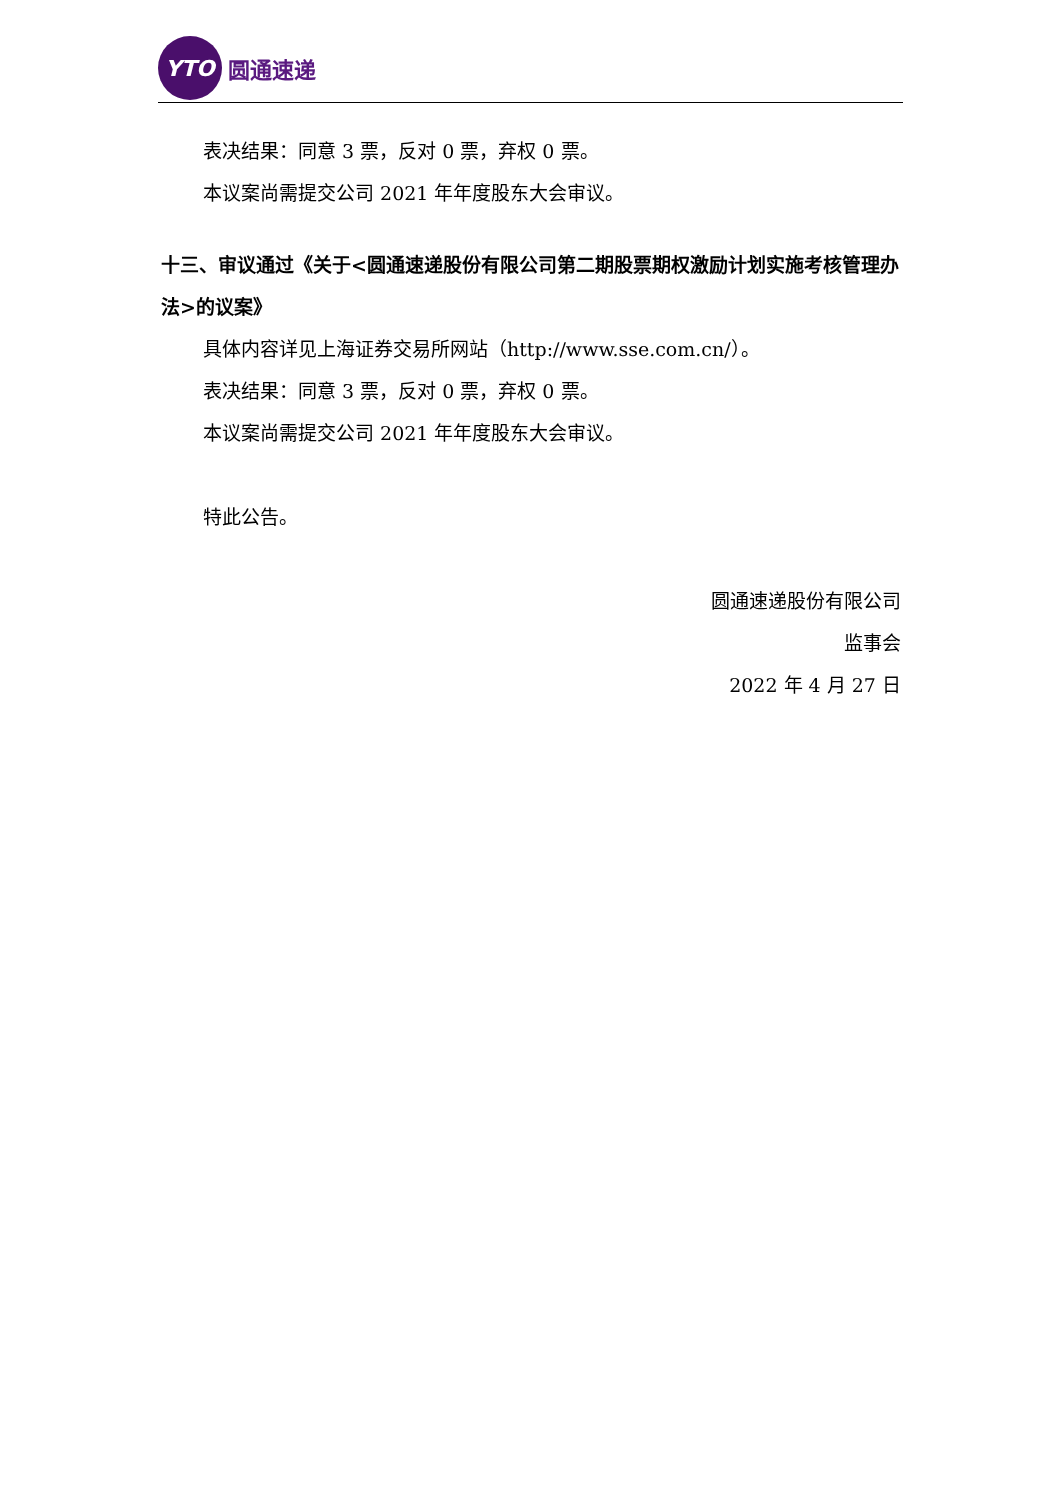YTO
圆通速递
表决结果：同意 3 票，反对 0 票，弃权 0 票。
本议案尚需提交公司 2021 年年度股东大会审议。
十三、审议通过《关于<圆通速递股份有限公司第二期股票期权激励计划实施考核管理办法>的议案》
具体内容详见上海证券交易所网站（http://www.sse.com.cn/）。
表决结果：同意 3 票，反对 0 票，弃权 0 票。
本议案尚需提交公司 2021 年年度股东大会审议。
特此公告。
圆通速递股份有限公司
监事会
2022 年 4 月 27 日